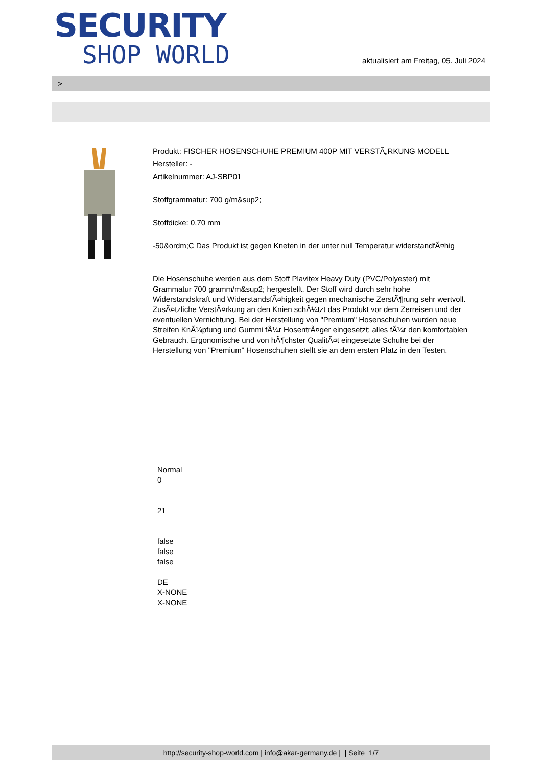SECURITY
SHOP WORLD
aktualisiert am Freitag, 05. Juli 2024
>
Produkt: FISCHER HOSENSCHUHE PREMIUM 400P MIT VERSTÃ„RKUNG MODELL
Hersteller: -
Artikelnummer: AJ-SBP01
Stoffgrammatur: 700 g/m&sup2;
Stoffdicke: 0,70 mm
-50&ordm;C Das Produkt ist gegen Kneten in der unter null Temperatur widerstandfÃ¤hig
Die Hosenschuhe werden aus dem Stoff Plavitex Heavy Duty (PVC/Polyester) mit Grammatur 700 gramm/m&sup2; hergestellt. Der Stoff wird durch sehr hohe Widerstandskraft und WiderstandsfÃ¤higkeit gegen mechanische ZerstÃ¶rung sehr wertvoll. ZusÃ¤tzliche VerstÃ¤rkung an den Knien schÃ¼tzt das Produkt vor dem Zerreisen und der eventuellen Vernichtung. Bei der Herstellung von "Premium" Hosenschuhen wurden neue Streifen KnÃ¼pfung und Gummi fÃ¼r HosentrÃ¤ger eingesetzt; alles fÃ¼r den komfortablen Gebrauch. Ergonomische und von hÃ¶chster QualitÃ¤t eingesetzte Schuhe bei der Herstellung von "Premium" Hosenschuhen stellt sie an dem ersten Platz in den Testen.
Normal
0
21
false
false
false
DE
X-NONE
X-NONE
http://security-shop-world.com | info@akar-germany.de | | Seite 1/7